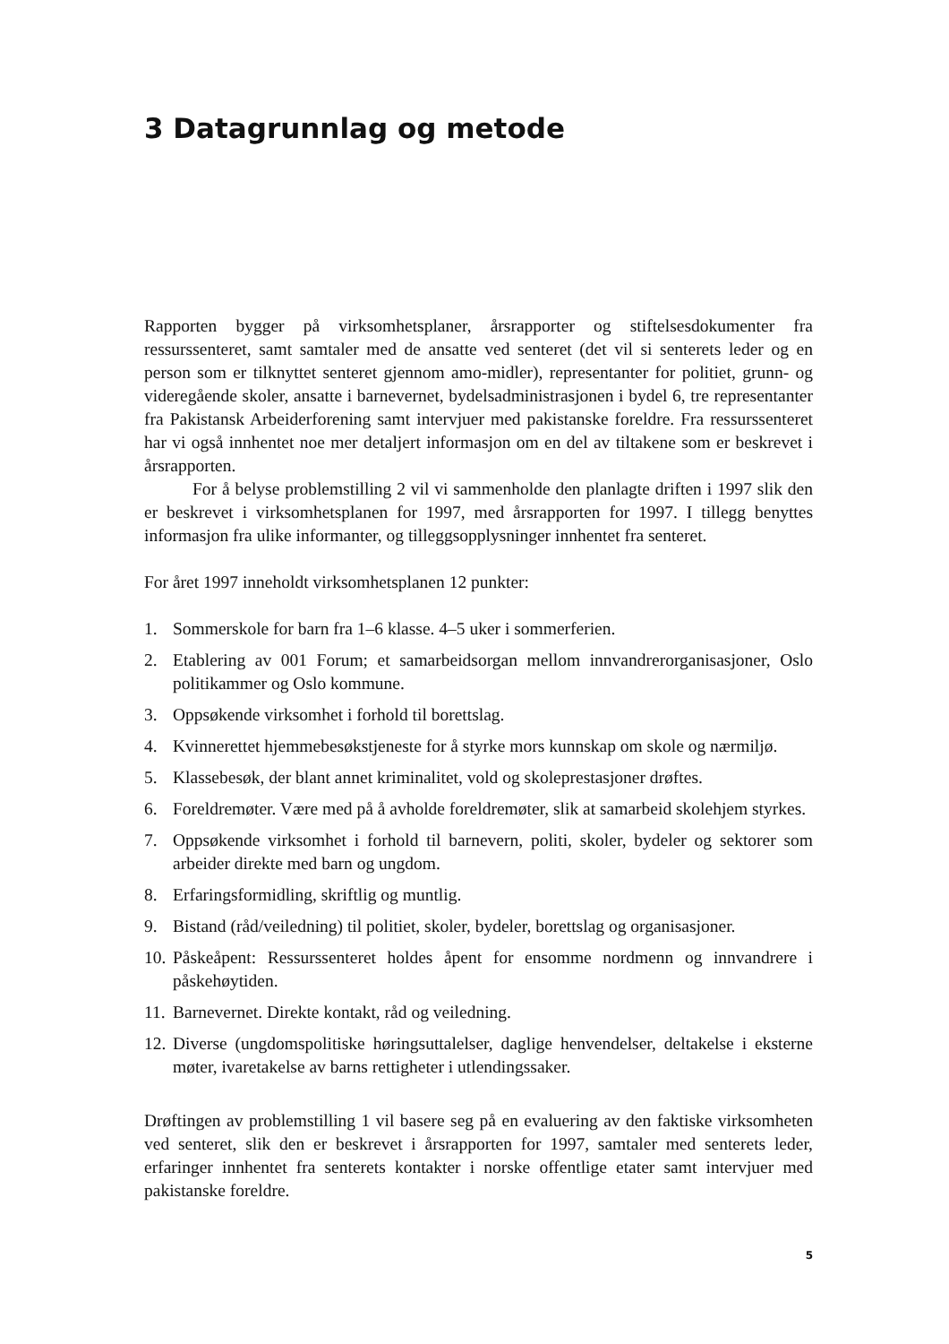3 Datagrunnlag og metode
Rapporten bygger på virksomhetsplaner, årsrapporter og stiftelsesdokumenter fra ressurssenteret, samt samtaler med de ansatte ved senteret (det vil si senterets leder og en person som er tilknyttet senteret gjennom amo-midler), representanter for politiet, grunn- og videregående skoler, ansatte i barnevernet, bydelsadministrasjonen i bydel 6, tre representanter fra Pakistansk Arbeiderforening samt intervjuer med pakistanske foreldre. Fra ressurssenteret har vi også innhentet noe mer detaljert informasjon om en del av tiltakene som er beskrevet i årsrapporten.
For å belyse problemstilling 2 vil vi sammenholde den planlagte driften i 1997 slik den er beskrevet i virksomhetsplanen for 1997, med årsrapporten for 1997. I tillegg benyttes informasjon fra ulike informanter, og tilleggsopplysninger innhentet fra senteret.
For året 1997 inneholdt virksomhetsplanen 12 punkter:
1. Sommerskole for barn fra 1–6 klasse. 4–5 uker i sommerferien.
2. Etablering av 001 Forum; et samarbeidsorgan mellom innvandrerorganisasjoner, Oslo politikammer og Oslo kommune.
3. Oppsøkende virksomhet i forhold til borettslag.
4. Kvinnerettet hjemmebesøkstjeneste for å styrke mors kunnskap om skole og nærmiljø.
5. Klassebesøk, der blant annet kriminalitet, vold og skoleprestasjoner drøftes.
6. Foreldremøter. Være med på å avholde foreldremøter, slik at samarbeid skolehjem styrkes.
7. Oppsøkende virksomhet i forhold til barnevern, politi, skoler, bydeler og sektorer som arbeider direkte med barn og ungdom.
8. Erfaringsformidling, skriftlig og muntlig.
9. Bistand (råd/veiledning) til politiet, skoler, bydeler, borettslag og organisasjoner.
10. Påskeåpent: Ressurssenteret holdes åpent for ensomme nordmenn og innvandrere i påskehøytiden.
11. Barnevernet. Direkte kontakt, råd og veiledning.
12. Diverse (ungdomspolitiske høringsuttalelser, daglige henvendelser, deltakelse i eksterne møter, ivaretakelse av barns rettigheter i utlendingssaker.
Drøftingen av problemstilling 1 vil basere seg på en evaluering av den faktiske virksomheten ved senteret, slik den er beskrevet i årsrapporten for 1997, samtaler med senterets leder, erfaringer innhentet fra senterets kontakter i norske offentlige etater samt intervjuer med pakistanske foreldre.
5